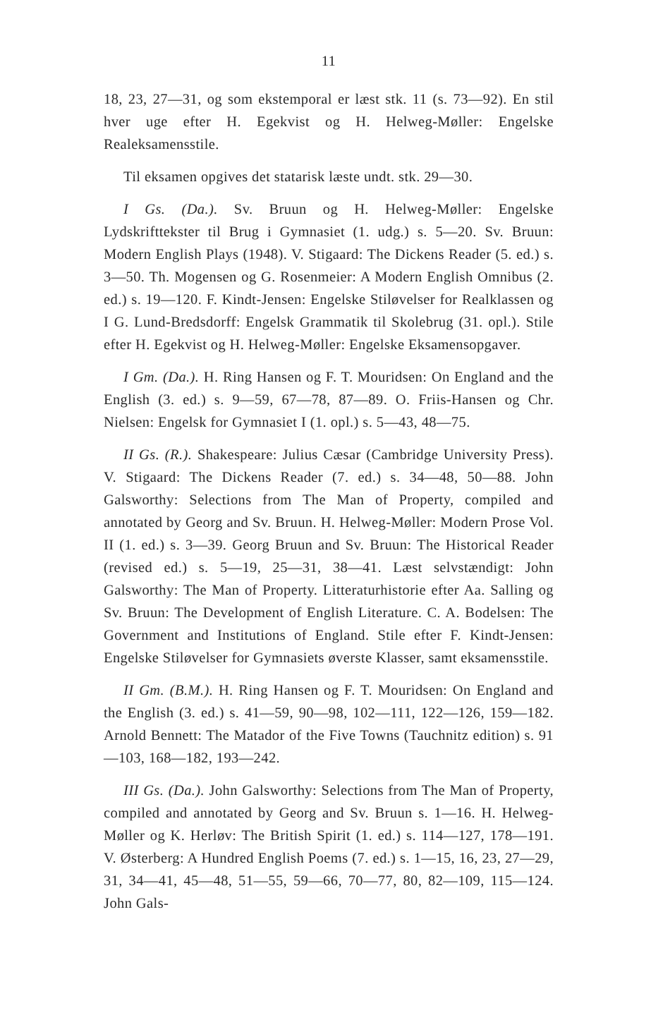11
18, 23, 27—31, og som ekstemporal er læst stk. 11 (s. 73—92). En stil hver uge efter H. Egekvist og H. Helweg-Møller: Engelske Realeksamensstile.
Til eksamen opgives det statarisk læste undt. stk. 29—30.
I Gs. (Da.). Sv. Bruun og H. Helweg-Møller: Engelske Lydskrifttekster til Brug i Gymnasiet (1. udg.) s. 5—20. Sv. Bruun: Modern English Plays (1948). V. Stigaard: The Dickens Reader (5. ed.) s. 3—50. Th. Mogensen og G. Rosenmeier: A Modern English Omnibus (2. ed.) s. 19—120. F. Kindt-Jensen: Engelske Stiløvelser for Realklassen og I G. Lund-Bredsdorff: Engelsk Grammatik til Skolebrug (31. opl.). Stile efter H. Egekvist og H. Helweg-Møller: Engelske Eksamensopgaver.
I Gm. (Da.). H. Ring Hansen og F. T. Mouridsen: On England and the English (3. ed.) s. 9—59, 67—78, 87—89. O. Friis-Hansen og Chr. Nielsen: Engelsk for Gymnasiet I (1. opl.) s. 5—43, 48—75.
II Gs. (R.). Shakespeare: Julius Cæsar (Cambridge University Press). V. Stigaard: The Dickens Reader (7. ed.) s. 34—48, 50—88. John Galsworthy: Selections from The Man of Property, compiled and annotated by Georg and Sv. Bruun. H. Helweg-Møller: Modern Prose Vol. II (1. ed.) s. 3—39. Georg Bruun and Sv. Bruun: The Historical Reader (revised ed.) s. 5—19, 25—31, 38—41. Læst selvstændigt: John Galsworthy: The Man of Property. Litteraturhistorie efter Aa. Salling og Sv. Bruun: The Development of English Literature. C. A. Bodelsen: The Government and Institutions of England. Stile efter F. Kindt-Jensen: Engelske Stiløvelser for Gymnasiets øverste Klasser, samt eksamensstile.
II Gm. (B.M.). H. Ring Hansen og F. T. Mouridsen: On England and the English (3. ed.) s. 41—59, 90—98, 102—111, 122—126, 159—182. Arnold Bennett: The Matador of the Five Towns (Tauchnitz edition) s. 91—103, 168—182, 193—242.
III Gs. (Da.). John Galsworthy: Selections from The Man of Property, compiled and annotated by Georg and Sv. Bruun s. 1—16. H. Helweg-Møller og K. Herløv: The British Spirit (1. ed.) s. 114—127, 178—191. V. Østerberg: A Hundred English Poems (7. ed.) s. 1—15, 16, 23, 27—29, 31, 34—41, 45—48, 51—55, 59—66, 70—77, 80, 82—109, 115—124. John Gals-